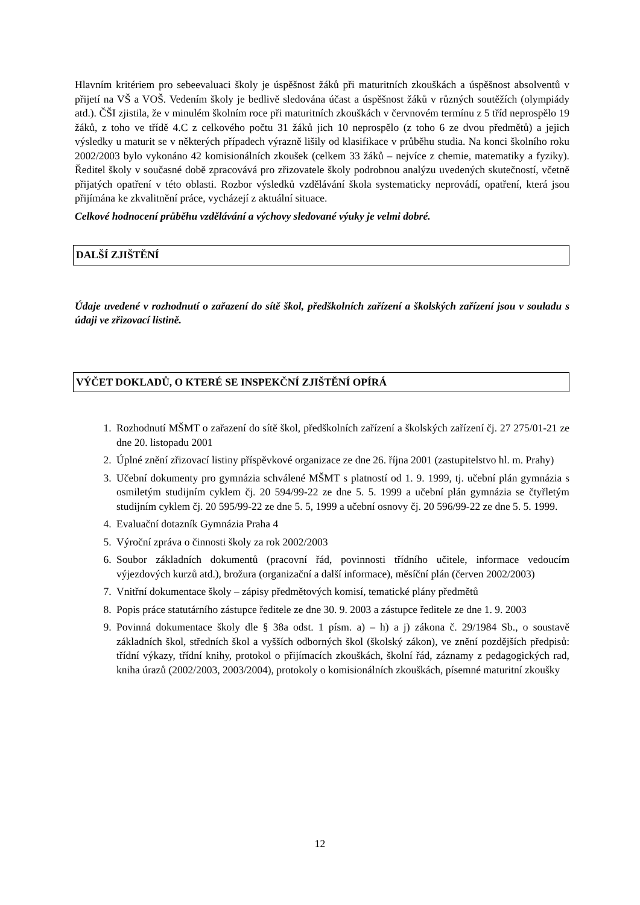Hlavním kritériem pro sebeevaluaci školy je úspěšnost žáků při maturitních zkouškách a úspěšnost absolventů v přijetí na VŠ a VOŠ. Vedením školy je bedlivě sledována účast a úspěšnost žáků v různých soutěžích (olympiády atd.). ČŠI zjistila, že v minulém školním roce při maturitních zkouškách v červnovém termínu z 5 tříd neprospělo 19 žáků, z toho ve třídě 4.C z celkového počtu 31 žáků jich 10 neprospělo (z toho 6 ze dvou předmětů) a jejich výsledky u maturit se v některých případech výrazně lišily od klasifikace v průběhu studia. Na konci školního roku 2002/2003 bylo vykonáno 42 komisionálních zkoušek (celkem 33 žáků – nejvíce z chemie, matematiky a fyziky). Ředitel školy v současné době zpracovává pro zřizovatele školy podrobnou analýzu uvedených skutečností, včetně přijatých opatření v této oblasti. Rozbor výsledků vzdělávání škola systematicky neprovádí, opatření, která jsou přijímána ke zkvalitnění práce, vycházejí z aktuální situace.
Celkové hodnocení průběhu vzdělávání a výchovy sledované výuky je velmi dobré.
DALŠÍ ZJIŠTĚNÍ
Údaje uvedené v rozhodnutí o zařazení do sítě škol, předškolních zařízení a školských zařízení jsou v souladu s údaji ve zřizovací listině.
VÝČET DOKLADŮ, O KTERÉ SE INSPEKČNÍ ZJIŠTĚNÍ OPÍRÁ
1. Rozhodnutí MŠMT o zařazení do sítě škol, předškolních zařízení a školských zařízení čj. 27 275/01-21 ze dne 20. listopadu 2001
2. Úplné znění zřizovací listiny příspěvkové organizace ze dne 26. října 2001 (zastupitelstvo hl. m. Prahy)
3. Učební dokumenty pro gymnázia schválené MŠMT s platností od 1. 9. 1999, tj. učební plán gymnázia s osmiletým studijním cyklem čj. 20 594/99-22 ze dne 5. 5. 1999 a učební plán gymnázia se čtyřletým studijním cyklem čj. 20 595/99-22 ze dne 5. 5, 1999 a učební osnovy čj. 20 596/99-22 ze dne 5. 5. 1999.
4. Evaluační dotazník Gymnázia Praha 4
5. Výroční zpráva o činnosti školy za rok 2002/2003
6. Soubor základních dokumentů (pracovní řád, povinnosti třídního učitele, informace vedoucím výjezdových kurzů atd.), brožura (organizační a další informace), měsíční plán (červen 2002/2003)
7. Vnitřní dokumentace školy – zápisy předmětových komisí, tematické plány předmětů
8. Popis práce statutárního zástupce ředitele ze dne 30. 9. 2003 a zástupce ředitele ze dne 1. 9. 2003
9. Povinná dokumentace školy dle § 38a odst. 1 písm. a) – h) a j) zákona č. 29/1984 Sb., o soustavě základních škol, středních škol a vyšších odborných škol (školský zákon), ve znění pozdějších předpisů: třídní výkazy, třídní knihy, protokol o přijímacích zkouškách, školní řád, záznamy z pedagogických rad, kniha úrazů (2002/2003, 2003/2004), protokoly o komisionálních zkouškách, písemné maturitní zkoušky
12